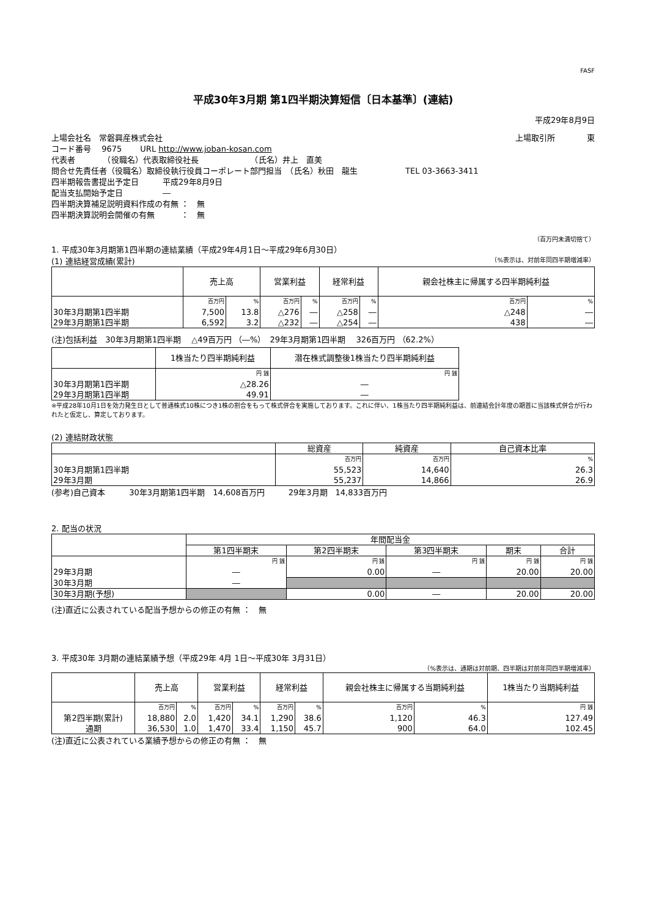FASF
平成30年3月期 第1四半期決算短信〔日本基準〕(連結)
平成29年8月9日
上場会社名　常磐興産株式会社 上場取引所　　　　東
コード番号　 9675　　 URL http://www.joban-kosan.com
代表者　　　　（役職名）代表取締役社長　　　　　　　（氏名）井上　直美
問合せ先責任者（役職名）取締役執行役員コーポレート部門担当　（氏名）秋田　龍生　　　　　　TEL 03-3663-3411
四半期報告書提出予定日　　　平成29年8月9日
配当支払開始予定日　　　　　―
四半期決算補足説明資料作成の有無 ：　無
四半期決算説明会開催の有無　　　 ：　無
（百万円未満切捨て）
1. 平成30年3月期第1四半期の連結業績（平成29年4月1日～平成29年6月30日）
(1) 連結経営成績(累計) （%表示は、対前年同四半期増減率）
| | 売上高 | | 営業利益 | | 経常利益 | | 親会社株主に帰属する四半期純利益 | |
| --- | --- | --- | --- | --- | --- | --- | --- | --- |
| | 百万円 | % | 百万円 | % | 百万円 | % | 百万円 | % |
| 30年3月期第1四半期 | 7,500 | 13.8 | △276 | ― | △258 | ― | △248 | ― |
| 29年3月期第1四半期 | 6,592 | 3.2 | △232 | ― | △254 | ― | 438 | ― |
(注)包括利益　30年3月期第1四半期　 △49百万円 （―%）　29年3月期第1四半期　 326百万円 （62.2%）
| | 1株当たり四半期純利益 | 潜在株式調整後1株当たり四半期純利益 |
| --- | --- | --- |
| | 円 銭 | 円 銭 |
| 30年3月期第1四半期 | △28.26 | ― |
| 29年3月期第1四半期 | 49.91 | ― |
※平成28年10月1日を効力発生日として普通株式10株につき1株の割合をもって株式併合を実施しております。これに伴い、1株当たり四半期純利益は、前連結会計年度の期首に当該株式併合が行われたと仮定し、算定しております。
(2) 連結財政状態
| | 総資産 | 純資産 | 自己資本比率 |
| --- | --- | --- | --- |
| | 百万円 | 百万円 | % |
| 30年3月期第1四半期 | 55,523 | 14,640 | 26.3 |
| 29年3月期 | 55,237 | 14,866 | 26.9 |
(参考)自己資本　　　30年3月期第1四半期　14,608百万円　　　29年3月期　14,833百万円
2. 配当の状況
| | 年間配当金 | | | | |
| --- | --- | --- | --- | --- | --- |
| | 第1四半期末 | 第2四半期末 | 第3四半期末 | 期末 | 合計 |
| | 円 銭 | 円 銭 | 円 銭 | 円 銭 | 円 銭 |
| 29年3月期 | ― | 0.00 | ― | 20.00 | 20.00 |
| 30年3月期 | ― | | | | |
| 30年3月期(予想) | | 0.00 | ― | 20.00 | 20.00 |
(注)直近に公表されている配当予想からの修正の有無 ：　無
3. 平成30年 3月期の連結業績予想（平成29年 4月 1日～平成30年 3月31日）
（%表示は、通期は対前期、四半期は対前年同四半期増減率）
| | 売上高 | | 営業利益 | | 経常利益 | | 親会社株主に帰属する当期純利益 | | 1株当たり当期純利益 |
| --- | --- | --- | --- | --- | --- | --- | --- | --- | --- |
| | 百万円 | % | 百万円 | % | 百万円 | % | 百万円 | % | 円 銭 |
| 第2四半期(累計) | 18,880 | 2.0 | 1,420 | 34.1 | 1,290 | 38.6 | 1,120 | 46.3 | 127.49 |
| 通期 | 36,530 | 1.0 | 1,470 | 33.4 | 1,150 | 45.7 | 900 | 64.0 | 102.45 |
(注)直近に公表されている業績予想からの修正の有無 ：　無